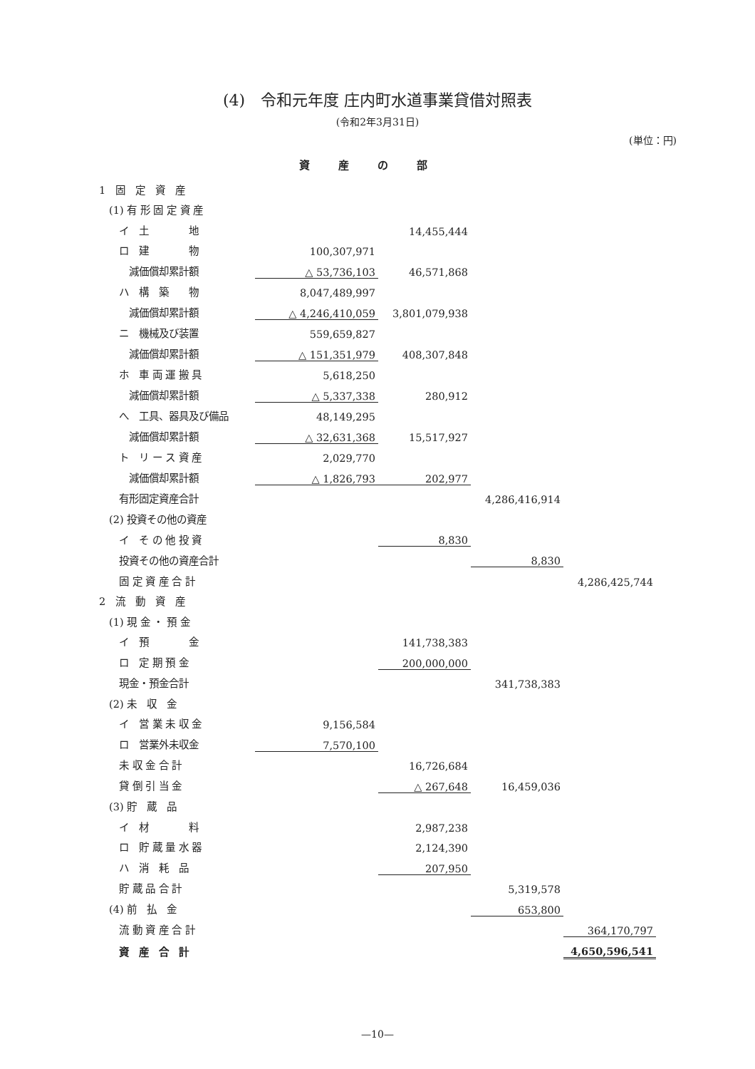(4)　令和元年度 庄内町水道事業貸借対照表
(令和2年3月31日)
(単位：円)
資産の部
| 1 固 定 資 産 | | | | |
| (1) 有 形 固 定 資 産 | | | | |
| イ 土 地 | | 14,455,444 | | |
| ロ 建 物 | 100,307,971 | | | |
| 減価償却累計額 | △ 53,736,103 | 46,571,868 | | |
| ハ 構 築 物 | 8,047,489,997 | | | |
| 減価償却累計額 | △ 4,246,410,059 | 3,801,079,938 | | |
| ニ 機械及び装置 | 559,659,827 | | | |
| 減価償却累計額 | △ 151,351,979 | 408,307,848 | | |
| ホ 車 両 運 搬 具 | 5,618,250 | | | |
| 減価償却累計額 | △ 5,337,338 | 280,912 | | |
| へ 工具、器具及び備品 | 48,149,295 | | | |
| 減価償却累計額 | △ 32,631,368 | 15,517,927 | | |
| ト リ ー ス 資 産 | 2,029,770 | | | |
| 減価償却累計額 | △ 1,826,793 | 202,977 | | |
| 有形固定資産合計 | | | 4,286,416,914 | |
| (2) 投資その他の資産 | | | | |
| イ そ の 他 投 資 | | 8,830 | | |
| 投資その他の資産合計 | | | 8,830 | |
| 固 定 資 産 合 計 | | | | 4,286,425,744 |
| 2 流 動 資 産 | | | | |
| (1) 現 金 ・ 預 金 | | | | |
| イ 預 金 | | 141,738,383 | | |
| ロ 定 期 預 金 | | 200,000,000 | | |
| 現金・預金合計 | | | 341,738,383 | |
| (2) 未 収 金 | | | | |
| イ 営 業 未 収 金 | 9,156,584 | | | |
| ロ 営業外未収金 | 7,570,100 | | | |
| 未 収 金 合 計 | | 16,726,684 | | |
| 貸 倒 引 当 金 | | △ 267,648 | 16,459,036 | |
| (3) 貯 蔵 品 | | | | |
| イ 材 料 | | 2,987,238 | | |
| ロ 貯 蔵 量 水 器 | | 2,124,390 | | |
| ハ 消 耗 品 | | 207,950 | | |
| 貯 蔵 品 合 計 | | | 5,319,578 | |
| (4) 前 払 金 | | | 653,800 | |
| 流 動 資 産 合 計 | | | | 364,170,797 |
| 資 産 合 計 | | | | 4,650,596,541 |
—10—